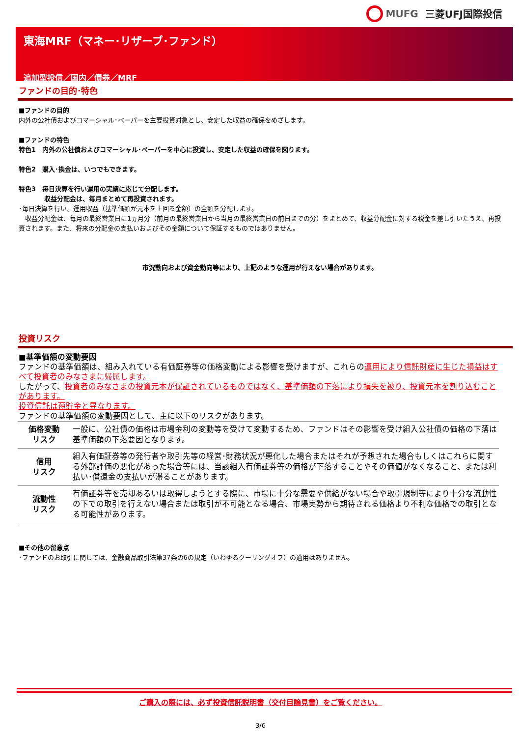MUFG 三菱UFJ国際投信
東海MRF（マネー･リザーブ･ファンド）
追加型投信／国内／債券／MRF
ファンドの目的･特色
■ファンドの目的
内外の公社債およびコマーシャル･ペーパーを主要投資対象とし、安定した収益の確保をめざします。
■ファンドの特色
特色1　内外の公社債およびコマーシャル･ペーパーを中心に投資し、安定した収益の確保を図ります。
特色2　購入･換金は、いつでもできます。
特色3　毎日決算を行い運用の実績に応じて分配します。
　　　　収益分配金は、毎月まとめて再投資されます。
･毎日決算を行い、運用収益（基準価額が元本を上回る金額）の全額を分配します。
　収益分配金は、毎月の最終営業日に1ヵ月分（前月の最終営業日から当月の最終営業日の前日までの分）をまとめて、収益分配金に対する税金を差し引いたうえ、再投資されます。また、将来の分配金の支払いおよびその金額について保証するものではありません。
市況動向および資金動向等により、上記のような運用が行えない場合があります。
投資リスク
■基準価額の変動要因
ファンドの基準価額は、組み入れている有価証券等の価格変動による影響を受けますが、これらの運用により信託財産に生じた損益はすべて投資者のみなさまに帰属します。
したがって、投資者のみなさまの投資元本が保証されているものではなく、基準価額の下落により損失を被り、投資元本を割り込むことがあります。
投資信託は預貯金と異なります。
ファンドの基準価額の変動要因として、主に以下のリスクがあります。
| 価格変動 リスク | 一般に、公社債の価格は市場金利の変動等を受けて変動するため、ファンドはその影響を受け組入公社債の価格の下落は基準価額の下落要因となります。 |
| 信用 リスク | 組入有価証券等の発行者や取引先等の経営･財務状況が悪化した場合またはそれが予想された場合もしくはこれらに関する外部評価の悪化があった場合等には、当該組入有価証券等の価格が下落することやその価値がなくなること、または利払い･償還金の支払いが滞ることがあります。 |
| 流動性 リスク | 有価証券等を売却あるいは取得しようとする際に、市場に十分な需要や供給がない場合や取引規制等により十分な流動性の下での取引を行えない場合または取引が不可能となる場合、市場実勢から期待される価格より不利な価格での取引となる可能性があります。 |
■その他の留意点
･ファンドのお取引に関しては、金融商品取引法第37条の6の規定（いわゆるクーリングオフ）の適用はありません。
ご購入の際には、必ず投資信託説明書（交付目論見書）をご覧ください。
3/6